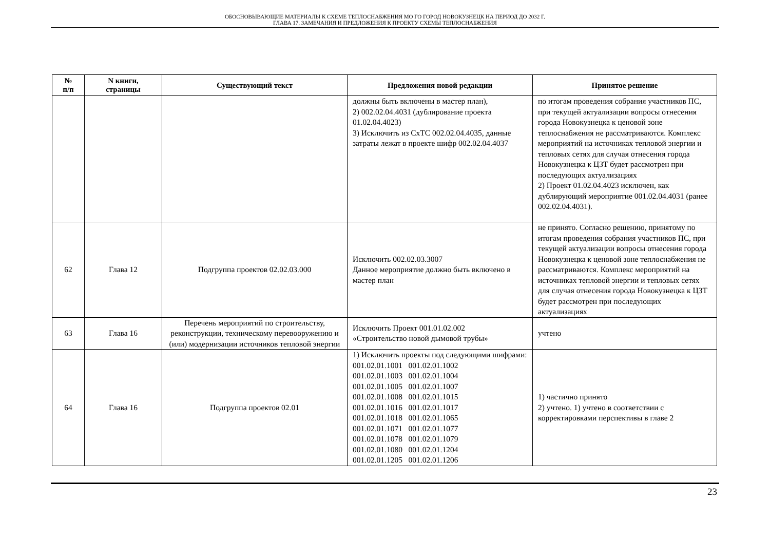ОБОСНОВЫВАЮЩИЕ МАТЕРИАЛЫ К СХЕМЕ ТЕПЛОСНАБЖЕНИЯ МО ГО ГОРОД НОВОКУЗНЕЦК НА ПЕРИОД ДО 2032 Г.
ГЛАВА 17. ЗАМЕЧАНИЯ И ПРЕДЛОЖЕНИЯ К ПРОЕКТУ СХЕМЫ ТЕПЛОСНАБЖЕНИЯ
| № п/п | N книги, страницы | Существующий текст | Предложения новой редакции | Принятое решение |
| --- | --- | --- | --- | --- |
| | | | должны быть включены в мастер план), 2) 002.02.04.4031 (дублирование проекта 01.02.04.4023) 3) Исключить из СхТС 002.02.04.4035, данные затраты лежат в проекте шифр 002.02.04.4037 | по итогам проведения собрания участников ПС, при текущей актуализации вопросы отнесения города Новокузнецка к ценовой зоне теплоснабжения не рассматриваются. Комплекс мероприятий на источниках тепловой энергии и тепловых сетях для случая отнесения города Новокузнецка к ЦЗТ будет рассмотрен при последующих актуализациях 2) Проект 01.02.04.4023 исключен, как дублирующий мероприятие 001.02.04.4031 (ранее 002.02.04.4031). |
| 62 | Глава 12 | Подгруппа проектов 02.02.03.000 | Исключить 002.02.03.3007 Данное мероприятие должно быть включено в мастер план | не принято. Согласно решению, принятому по итогам проведения собрания участников ПС, при текущей актуализации вопросы отнесения города Новокузнецка к ценовой зоне теплоснабжения не рассматриваются. Комплекс мероприятий на источниках тепловой энергии и тепловых сетях для случая отнесения города Новокузнецка к ЦЗТ будет рассмотрен при последующих актуализациях |
| 63 | Глава 16 | Перечень мероприятий по строительству, реконструкции, техническому перевооружению и (или) модернизации источников тепловой энергии | Исключить Проект 001.01.02.002 «Строительство новой дымовой трубы» | учтено |
| 64 | Глава 16 | Подгруппа проектов 02.01 | 1) Исключить проекты под следующими шифрами: 001.02.01.1001 001.02.01.1002 001.02.01.1003 001.02.01.1004 001.02.01.1005 001.02.01.1007 001.02.01.1008 001.02.01.1015 001.02.01.1016 001.02.01.1017 001.02.01.1018 001.02.01.1065 001.02.01.1071 001.02.01.1077 001.02.01.1078 001.02.01.1079 001.02.01.1080 001.02.01.1204 001.02.01.1205 001.02.01.1206 | 1) частично принято 2) учтено. 1) учтено в соответствии с корректировками перспективы в главе 2 |
23